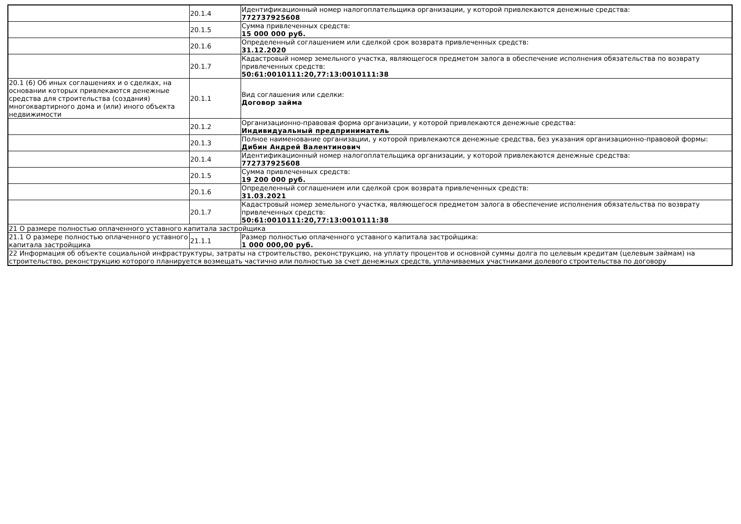| | 20.1.4 | Идентификационный номер налогоплательщика организации, у которой привлекаются денежные средства: 772737925608 |
| | 20.1.5 | Сумма привлеченных средств: 15 000 000 руб. |
| | 20.1.6 | Определенный соглашением или сделкой срок возврата привлеченных средств: 31.12.2020 |
| | 20.1.7 | Кадастровый номер земельного участка, являющегося предметом залога в обеспечение исполнения обязательства по возврату привлеченных средств: 50:61:0010111:20,77:13:0010111:38 |
| 20.1 (6) Об иных соглашениях и о сделках, на основании которых привлекаются денежные средства для строительства (создания) многоквартирного дома и (или) иного объекта недвижимости | 20.1.1 | Вид соглашения или сделки: Договор займа |
| | 20.1.2 | Организационно-правовая форма организации, у которой привлекаются денежные средства: Индивидуальный предприниматель |
| | 20.1.3 | Полное наименование организации, у которой привлекаются денежные средства, без указания организационно-правовой формы: Дибин Андрей Валентинович |
| | 20.1.4 | Идентификационный номер налогоплательщика организации, у которой привлекаются денежные средства: 772737925608 |
| | 20.1.5 | Сумма привлеченных средств: 19 200 000 руб. |
| | 20.1.6 | Определенный соглашением или сделкой срок возврата привлеченных средств: 31.03.2021 |
| | 20.1.7 | Кадастровый номер земельного участка, являющегося предметом залога в обеспечение исполнения обязательства по возврату привлеченных средств: 50:61:0010111:20,77:13:0010111:38 |
| 21 О размере полностью оплаченного уставного капитала застройщика | | |
| 21.1 О размере полностью оплаченного уставного капитала застройщика | 21.1.1 | Размер полностью оплаченного уставного капитала застройщика: 1 000 000,00 руб. |
| 22 Информация об объекте социальной инфраструктуры, затраты на строительство, реконструкцию, на уплату процентов и основной суммы долга по целевым кредитам (целевым займам) на строительство, реконструкцию которого планируется возмещать частично или полностью за счет денежных средств, уплачиваемых участниками долевого строительства по договору | | |